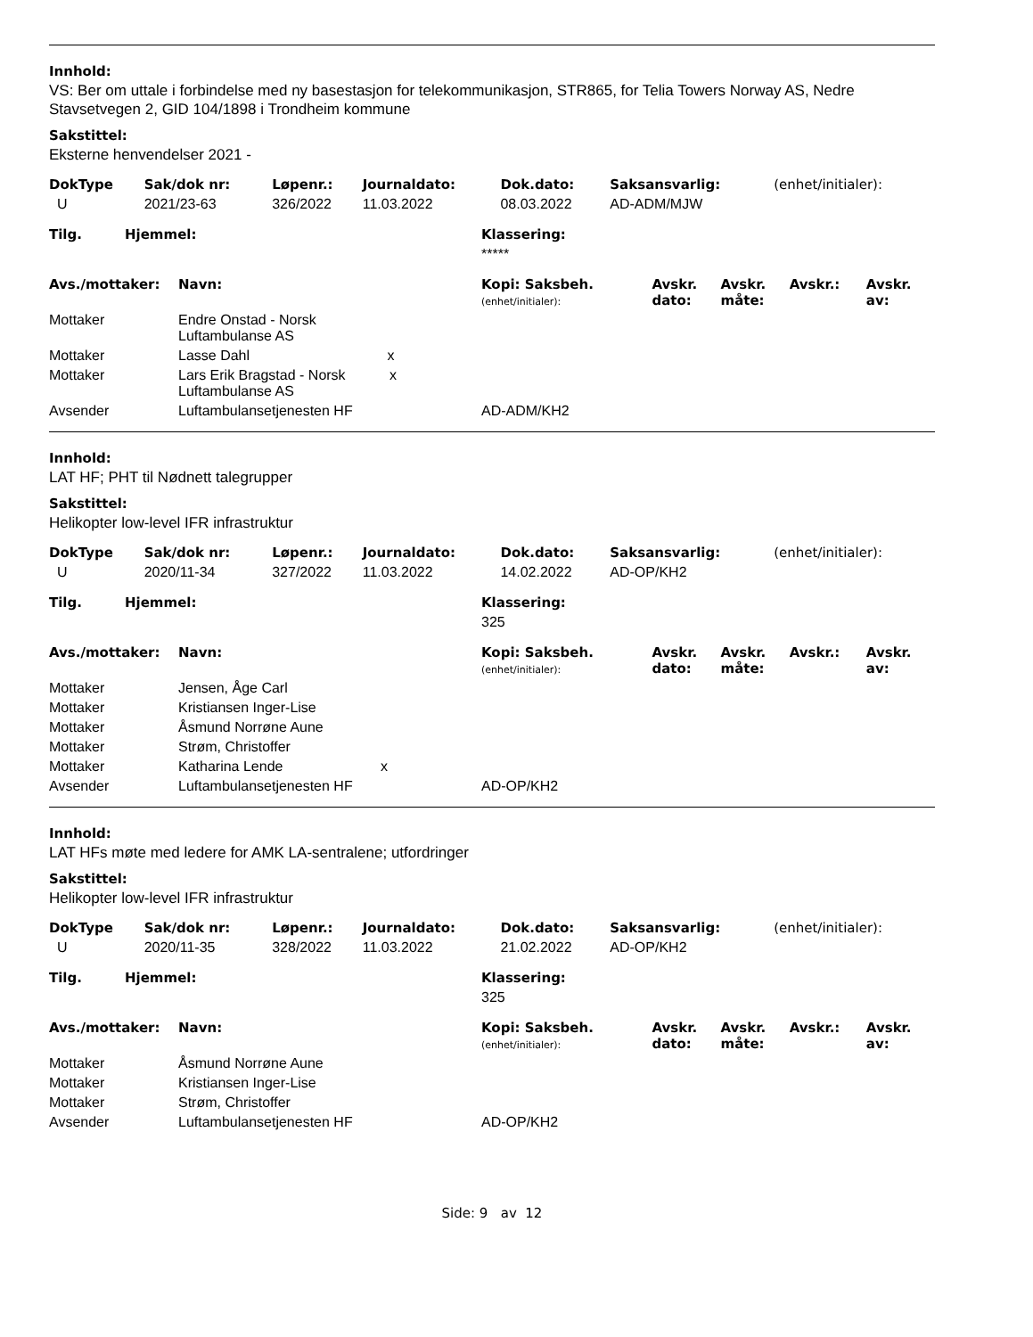Innhold:
VS: Ber om uttale i forbindelse med ny basestasjon for telekommunikasjon, STR865, for Telia Towers Norway AS, Nedre Stavsetvegen 2, GID 104/1898 i Trondheim kommune
Sakstittel:
Eksterne henvendelser 2021 -
| DokType | Sak/dok nr: | Løpenr.: | Journaldato: | Dok.dato: | Saksansvarlig: | (enhet/initialer): |
| U | 2021/23-63 | 326/2022 | 11.03.2022 | 08.03.2022 | AD-ADM/MJW | |
| Tilg. | Hjemmel: | Klassering: |
| | | ***** |
| Avs./mottaker: | Navn: | Kopi: Saksbeh. (enhet/initialer): | Avskr. dato: | Avskr. måte: | Avskr.: | Avskr. av: |
| Mottaker | Endre Onstad - Norsk Luftambulanse AS | | | | | |
| Mottaker | Lasse Dahl x | | | | | |
| Mottaker | Lars Erik Bragstad - Norsk x Luftambulanse AS | | | | | |
| Avsender | Luftambulansetjenesten HF | AD-ADM/KH2 | | | | |
Innhold:
LAT HF; PHT til Nødnett talegrupper
Sakstittel:
Helikopter low-level IFR infrastruktur
| DokType | Sak/dok nr: | Løpenr.: | Journaldato: | Dok.dato: | Saksansvarlig: | (enhet/initialer): |
| U | 2020/11-34 | 327/2022 | 11.03.2022 | 14.02.2022 | AD-OP/KH2 | |
| Tilg. | Hjemmel: | Klassering: |
| | | 325 |
| Avs./mottaker: | Navn: | Kopi: Saksbeh. (enhet/initialer): | Avskr. dato: | Avskr. måte: | Avskr.: | Avskr. av: |
| Mottaker | Jensen, Åge Carl | | | | | |
| Mottaker | Kristiansen Inger-Lise | | | | | |
| Mottaker | Åsmund Norrøne Aune | | | | | |
| Mottaker | Strøm, Christoffer | | | | | |
| Mottaker | Katharina Lende x | | | | | |
| Avsender | Luftambulansetjenesten HF | AD-OP/KH2 | | | | |
Innhold:
LAT HFs møte med ledere for AMK LA-sentralene; utfordringer
Sakstittel:
Helikopter low-level IFR infrastruktur
| DokType | Sak/dok nr: | Løpenr.: | Journaldato: | Dok.dato: | Saksansvarlig: | (enhet/initialer): |
| U | 2020/11-35 | 328/2022 | 11.03.2022 | 21.02.2022 | AD-OP/KH2 | |
| Tilg. | Hjemmel: | Klassering: |
| | | 325 |
| Avs./mottaker: | Navn: | Kopi: Saksbeh. (enhet/initialer): | Avskr. dato: | Avskr. måte: | Avskr.: | Avskr. av: |
| Mottaker | Åsmund Norrøne Aune | | | | | |
| Mottaker | Kristiansen Inger-Lise | | | | | |
| Mottaker | Strøm, Christoffer | | | | | |
| Avsender | Luftambulansetjenesten HF | AD-OP/KH2 | | | | |
Side: 9 av 12